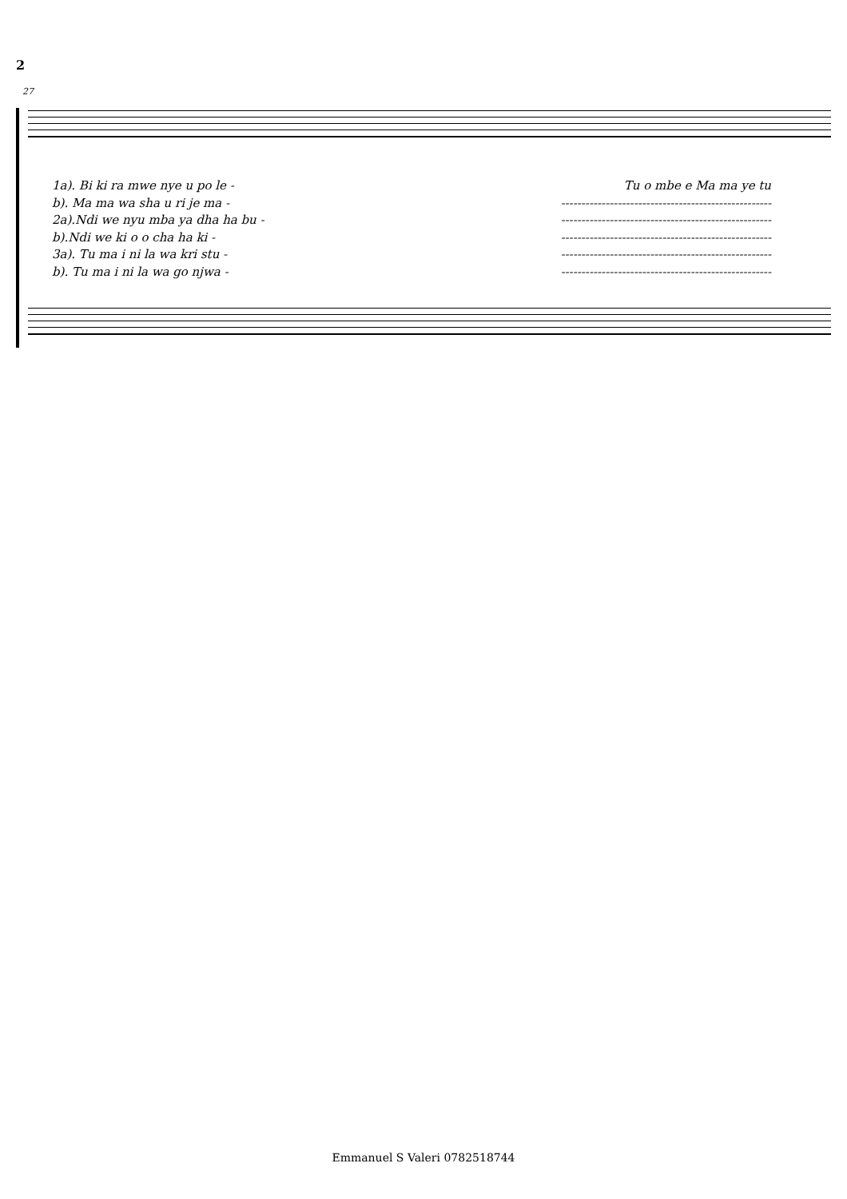2
27
1a). Bi ki ra mwe nye u po le - Tu o mbe e Ma ma ye tu
b). Ma ma wa sha u ri je ma - ----------------------------------------------------
2a).Ndi we nyu mba ya dha ha bu - ----------------------------------------------------
b).Ndi we ki o o cha ha ki - ----------------------------------------------------
3a). Tu ma i ni la wa kri stu - ----------------------------------------------------
b). Tu ma i ni la wa go njwa - ----------------------------------------------------
Emmanuel S Valeri 0782518744